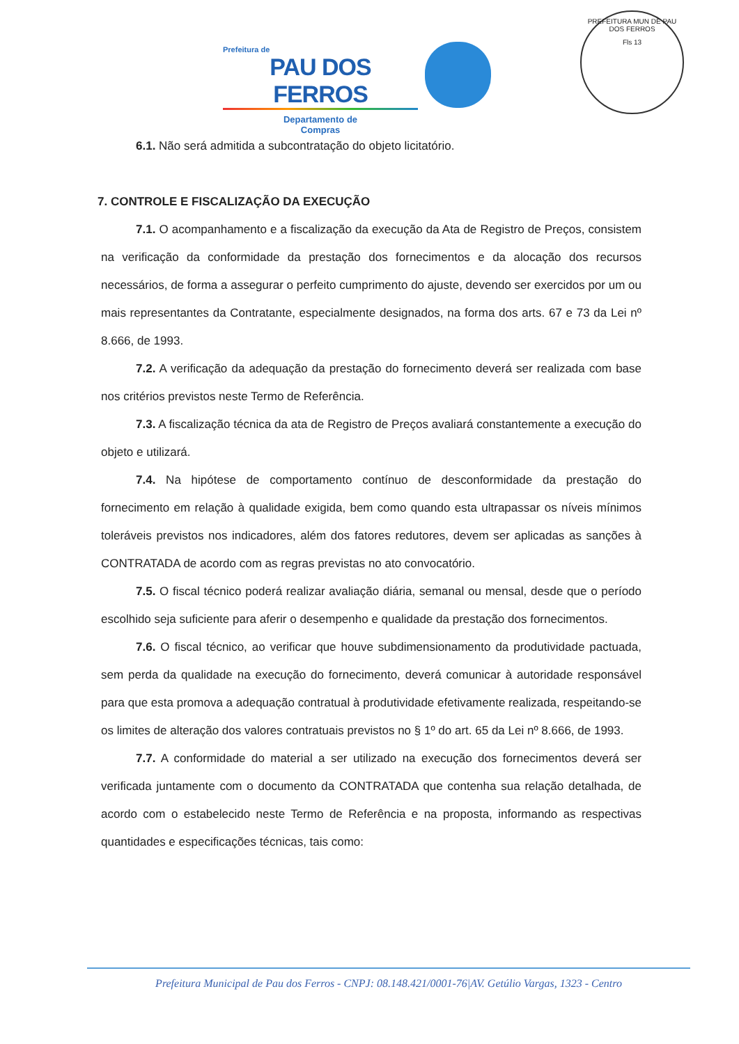Prefeitura de
PAU DOS FERROS
Departamento de
Compras
PREFEITURA MUN DE PAU DOS FERROS
Fls 13
6.1. Não será admitida a subcontratação do objeto licitatório.
7. CONTROLE E FISCALIZAÇÃO DA EXECUÇÃO
7.1. O acompanhamento e a fiscalização da execução da Ata de Registro de Preços, consistem na verificação da conformidade da prestação dos fornecimentos e da alocação dos recursos necessários, de forma a assegurar o perfeito cumprimento do ajuste, devendo ser exercidos por um ou mais representantes da Contratante, especialmente designados, na forma dos arts. 67 e 73 da Lei nº 8.666, de 1993.
7.2. A verificação da adequação da prestação do fornecimento deverá ser realizada com base nos critérios previstos neste Termo de Referência.
7.3. A fiscalização técnica da ata de Registro de Preços avaliará constantemente a execução do objeto e utilizará.
7.4. Na hipótese de comportamento contínuo de desconformidade da prestação do fornecimento em relação à qualidade exigida, bem como quando esta ultrapassar os níveis mínimos toleráveis previstos nos indicadores, além dos fatores redutores, devem ser aplicadas as sanções à CONTRATADA de acordo com as regras previstas no ato convocatório.
7.5. O fiscal técnico poderá realizar avaliação diária, semanal ou mensal, desde que o período escolhido seja suficiente para aferir o desempenho e qualidade da prestação dos fornecimentos.
7.6. O fiscal técnico, ao verificar que houve subdimensionamento da produtividade pactuada, sem perda da qualidade na execução do fornecimento, deverá comunicar à autoridade responsável para que esta promova a adequação contratual à produtividade efetivamente realizada, respeitando-se os limites de alteração dos valores contratuais previstos no § 1º do art. 65 da Lei nº 8.666, de 1993.
7.7. A conformidade do material a ser utilizado na execução dos fornecimentos deverá ser verificada juntamente com o documento da CONTRATADA que contenha sua relação detalhada, de acordo com o estabelecido neste Termo de Referência e na proposta, informando as respectivas quantidades e especificações técnicas, tais como:
Prefeitura Municipal de Pau dos Ferros - CNPJ: 08.148.421/0001-76|AV. Getúlio Vargas, 1323 - Centro